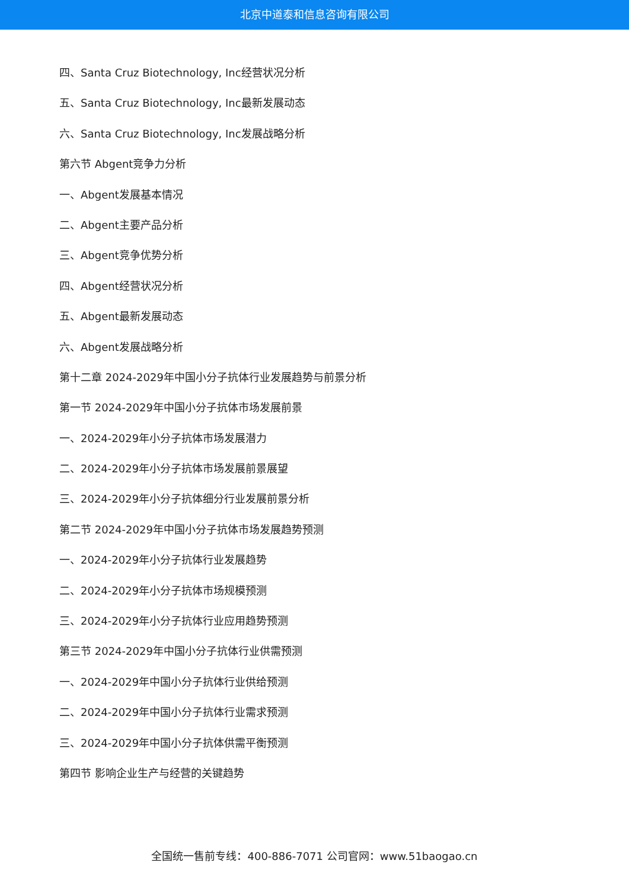北京中道泰和信息咨询有限公司
四、Santa Cruz Biotechnology, Inc经营状况分析
五、Santa Cruz Biotechnology, Inc最新发展动态
六、Santa Cruz Biotechnology, Inc发展战略分析
第六节 Abgent竞争力分析
一、Abgent发展基本情况
二、Abgent主要产品分析
三、Abgent竞争优势分析
四、Abgent经营状况分析
五、Abgent最新发展动态
六、Abgent发展战略分析
第十二章 2024-2029年中国小分子抗体行业发展趋势与前景分析
第一节 2024-2029年中国小分子抗体市场发展前景
一、2024-2029年小分子抗体市场发展潜力
二、2024-2029年小分子抗体市场发展前景展望
三、2024-2029年小分子抗体细分行业发展前景分析
第二节 2024-2029年中国小分子抗体市场发展趋势预测
一、2024-2029年小分子抗体行业发展趋势
二、2024-2029年小分子抗体市场规模预测
三、2024-2029年小分子抗体行业应用趋势预测
第三节 2024-2029年中国小分子抗体行业供需预测
一、2024-2029年中国小分子抗体行业供给预测
二、2024-2029年中国小分子抗体行业需求预测
三、2024-2029年中国小分子抗体供需平衡预测
第四节 影响企业生产与经营的关键趋势
全国统一售前专线：400-886-7071 公司官网：www.51baogao.cn